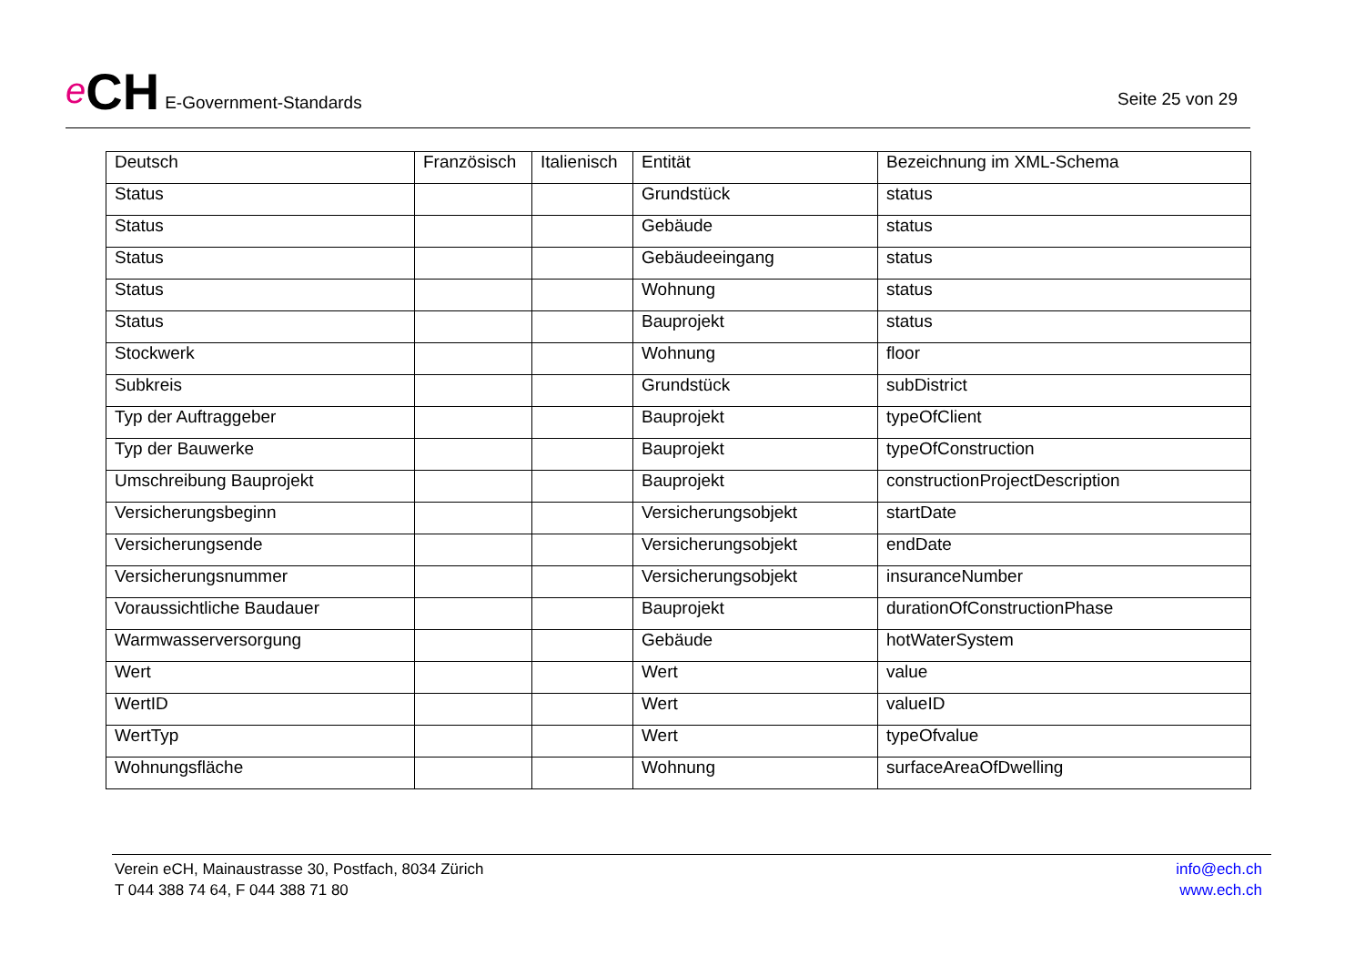e CH E-Government-Standards
Seite 25 von 29
| Deutsch | Französisch | Italienisch | Entität | Bezeichnung im XML-Schema |
| --- | --- | --- | --- | --- |
| Status | | | Grundstück | status |
| Status | | | Gebäude | status |
| Status | | | Gebäudeeingang | status |
| Status | | | Wohnung | status |
| Status | | | Bauprojekt | status |
| Stockwerk | | | Wohnung | floor |
| Subkreis | | | Grundstück | subDistrict |
| Typ der Auftraggeber | | | Bauprojekt | typeOfClient |
| Typ der Bauwerke | | | Bauprojekt | typeOfConstruction |
| Umschreibung Bauprojekt | | | Bauprojekt | constructionProjectDescription |
| Versicherungsbeginn | | | Versicherungsobjekt | startDate |
| Versicherungsende | | | Versicherungsobjekt | endDate |
| Versicherungsnummer | | | Versicherungsobjekt | insuranceNumber |
| Voraussichtliche Baudauer | | | Bauprojekt | durationOfConstructionPhase |
| Warmwasserversorgung | | | Gebäude | hotWaterSystem |
| Wert | | | Wert | value |
| WertID | | | Wert | valueID |
| WertTyp | | | Wert | typeOfvalue |
| Wohnungsfläche | | | Wohnung | surfaceAreaOfDwelling |
Verein eCH, Mainaustrasse 30, Postfach, 8034 Zürich
T 044 388 74 64, F 044 388 71 80
info@ech.ch
www.ech.ch